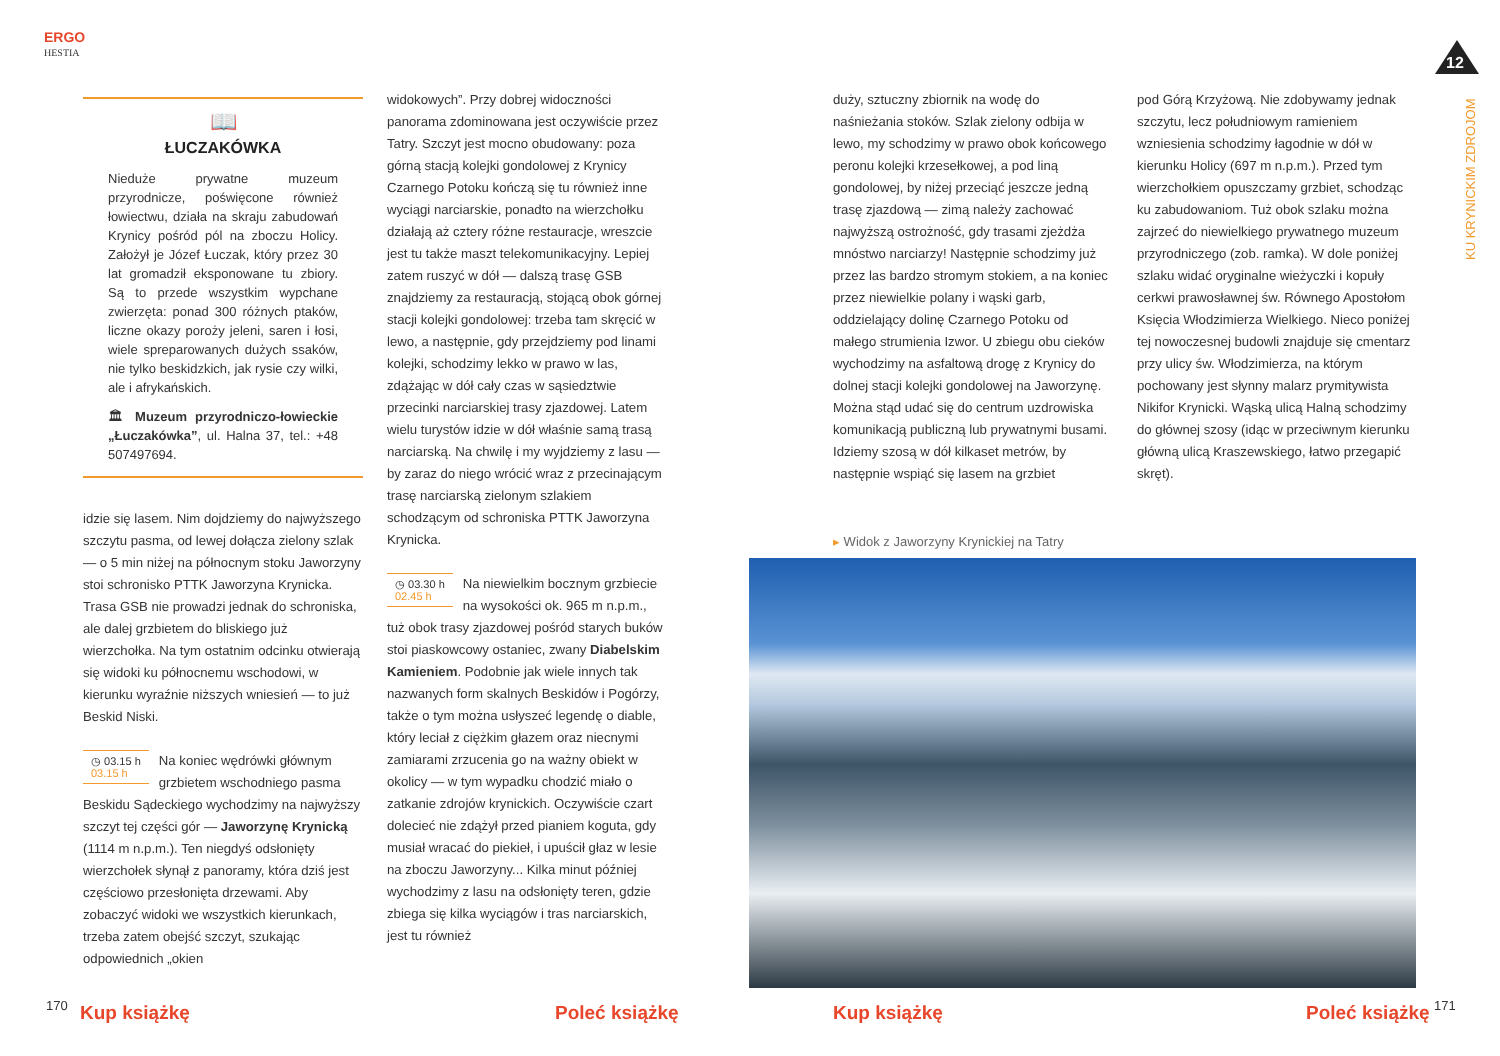ERGO
HESTIA
12
KU KRYNICKIM ZDROJOM
📖
ŁUCZAKÓWKA
Nieduże prywatne muzeum przyrodnicze, poświęcone również łowiectwu, działa na skraju zabudowań Krynicy pośród pól na zboczu Holicy. Założył je Józef Łuczak, który przez 30 lat gromadził eksponowane tu zbiory. Są to przede wszystkim wypchane zwierzęta: ponad 300 różnych ptaków, liczne okazy poroży jeleni, saren i łosi, wiele spreparowanych dużych ssaków, nie tylko beskidzkich, jak rysie czy wilki, ale i afrykańskich.
🏛 Muzeum przyrodniczo-łowieckie „Łuczakówka”, ul. Halna 37, tel.: +48 507497694.
idzie się lasem. Nim dojdziemy do najwyższego szczytu pasma, od lewej dołącza zielony szlak — o 5 min niżej na północnym stoku Jaworzyny stoi schronisko PTTK Jaworzyna Krynicka. Trasa GSB nie prowadzi jednak do schroniska, ale dalej grzbietem do bliskiego już wierzchołka. Na tym ostatnim odcinku otwierają się widoki ku północnemu wschodowi, w kierunku wyraźnie niższych wniesień — to już Beskid Niski.
◷ 03.15 h
03.15 h Na koniec wędrówki głównym grzbietem wschodniego pasma Beskidu Sądeckiego wychodzimy na najwyższy szczyt tej części gór — Jaworzynę Krynicką (1114 m n.p.m.). Ten niegdyś odsłonięty wierzchołek słynął z panoramy, która dziś jest częściowo przesłonięta drzewami. Aby zobaczyć widoki we wszystkich kierunkach, trzeba zatem obejść szczyt, szukając odpowiednich „okien
widokowych”. Przy dobrej widoczności panorama zdominowana jest oczywiście przez Tatry. Szczyt jest mocno obudowany: poza górną stacją kolejki gondolowej z Krynicy Czarnego Potoku kończą się tu również inne wyciągi narciarskie, ponadto na wierzchołku działają aż cztery różne restauracje, wreszcie jest tu także maszt telekomunikacyjny. Lepiej zatem ruszyć w dół — dalszą trasę GSB znajdziemy za restauracją, stojącą obok górnej stacji kolejki gondolowej: trzeba tam skręcić w lewo, a następnie, gdy przejdziemy pod linami kolejki, schodzimy lekko w prawo w las, zdążając w dół cały czas w sąsiedztwie przecinki narciarskiej trasy zjazdowej. Latem wielu turystów idzie w dół właśnie samą trasą narciarską. Na chwilę i my wyjdziemy z lasu — by zaraz do niego wrócić wraz z przecinającym trasę narciarską zielonym szlakiem schodzącym od schroniska PTTK Jaworzyna Krynicka.
◷ 03.30 h
02.45 h Na niewielkim bocznym grzbiecie na wysokości ok. 965 m n.p.m., tuż obok trasy zjazdowej pośród starych buków stoi piaskowcowy ostaniec, zwany Diabelskim Kamieniem. Podobnie jak wiele innych tak nazwanych form skalnych Beskidów i Pogórzy, także o tym można usłyszeć legendę o diable, który leciał z ciężkim głazem oraz niecnymi zamiarami zrzucenia go na ważny obiekt w okolicy — w tym wypadku chodzić miało o zatkanie zdrojów krynickich. Oczywiście czart dolecieć nie zdążył przed pianiem koguta, gdy musiał wracać do piekieł, i upuścił głaz w lesie na zboczu Jaworzyny... Kilka minut później wychodzimy z lasu na odsłonięty teren, gdzie zbiega się kilka wyciągów i tras narciarskich, jest tu również
duży, sztuczny zbiornik na wodę do naśnieżania stoków. Szlak zielony odbija w lewo, my schodzimy w prawo obok końcowego peronu kolejki krzesełkowej, a pod liną gondolowej, by niżej przeciąć jeszcze jedną trasę zjazdową — zimą należy zachować najwyższą ostrożność, gdy trasami zjeżdża mnóstwo narciarzy! Następnie schodzimy już przez las bardzo stromym stokiem, a na koniec przez niewielkie polany i wąski garb, oddzielający dolinę Czarnego Potoku od małego strumienia Izwor. U zbiegu obu cieków wychodzimy na asfaltową drogę z Krynicy do dolnej stacji kolejki gondolowej na Jaworzynę. Można stąd udać się do centrum uzdrowiska komunikacją publiczną lub prywatnymi busami. Idziemy szosą w dół kilkaset metrów, by następnie wspiąć się lasem na grzbiet
pod Górą Krzyżową. Nie zdobywamy jednak szczytu, lecz południowym ramieniem wzniesienia schodzimy łagodnie w dół w kierunku Holicy (697 m n.p.m.). Przed tym wierzchołkiem opuszczamy grzbiet, schodząc ku zabudowaniom. Tuż obok szlaku można zajrzeć do niewielkiego prywatnego muzeum przyrodniczego (zob. ramka). W dole poniżej szlaku widać oryginalne wieżyczki i kopuły cerkwi prawosławnej św. Równego Apostołom Księcia Włodzimierza Wielkiego. Nieco poniżej tej nowoczesnej budowli znajduje się cmentarz przy ulicy św. Włodzimierza, na którym pochowany jest słynny malarz prymitywista Nikifor Krynicki. Wąską ulicą Halną schodzimy do głównej szosy (idąc w przeciwnym kierunku główną ulicą Kraszewskiego, łatwo przegapić skręt).
▸ Widok z Jaworzyny Krynickiej na Tatry
170 Kup książkę Poleć książkę Kup książkę Poleć książkę 171